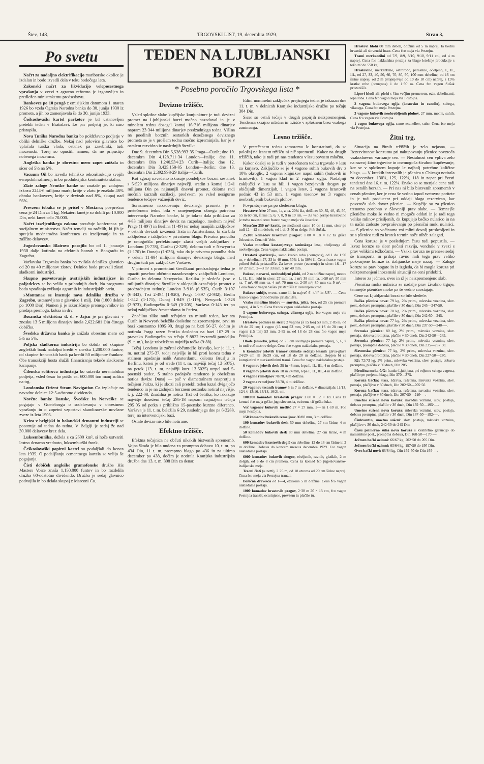Štev. 148. TRGOVSKI LIST, 19. decembra 1929. Stran 3.
Po svetu
Načrt za nadaljno elektrifikacijo mariborske okolice je izdelan in bodo izvedli dela v teku bodočega leta.
Zakonski načrt za likvidacijo veleposestnega vprašanja v zvezi z agrarno reformo je izgotovljen in predložen ministrskemu predsedstvu.
Bankovce po 10 pengö z emisijskim datumom 1. marca 1926 bo vzela Ogrska Narodna banka do 30. junija 1930 iz prometa, a jih bo zamenjavala še do 30. junija 1933.
Češkoslovaški kartel parketov je bil ustanovljen pretekli teden v Bratislavi. Le par podjetij je, ki niso pristopila.
Nova Turška Narodna banka bo poldržavno podjetje v obliki delniške družbe. Nekaj nad polovico glavnice bo vplačala turška vlada, ostanek pa zasebniki, tudi inozemski. Torej so opustili namen, da ne pripustijo nobenega inozemca.
Angleška banka je obrestno mero zopet znižala in sicer od 5½ na 5%.
Vacuum Oil bo izvedla tehniško rekonštrukcijo svojih evropskih rafinerij, in bo produkcijska kontinuiteta stalna.
Zlate zaloge Nemške banke so znašale po zadnjem izkazu 2244·6 milijona mark; kritje v zlatu je znašalo 48% obtoka bankovcev, kritje v devizah nad 8%, skupaj nad 56%.
Prevzem tobaka se je pričel v Mostaru; povprečna cena je 24 Din za 1 kg. Nekateri kmetje so dobili po 10.000 Din, neki kmet celo 70.000.
Načrt izseljeniškega zakona proučuje konferenca pri socijalnem ministrstvu. Načrt temelji na načelih, ki jih je sprejela mednarodna konferenca za izseljevanje in za zaščito delavcev.
Jugoslovansko Blairovo posojilo bo od 1. januarja 1930 dalje kotiralo na efektnih borzah v Beogradu in Zagrebu.
Varšavska Trgovska banka bo zvišala delniško glavnico od 20 na 40 milijonov zlotov. Delnice bodo prevzeli zlasti sladkorni industrijci.
Skupno posvetovanje avstrijskih industrijcev in poljedelcev se bo vršilo v prihodnjih dneh. Na programu bodo vprašanja zvišanja agrarnih in industrijskih carin.
»Montana« se imenuje nova delniška družba v Zagrebu, ustanovljena z glavnico 1 milj. Din (1000 delnic po 1000 Din). Namen ji je izkoriščanje premogovnikov in prodaja premoga, koksa in drv.
Bosanska električna d. d. v Jajcu je pri glavnici v znesku 13·5 milijona dinarjev imela 2,622.681 Din čistega dobička.
Švedska državna banka je znižala obrestno mero od 5½ na 5%.
Poljska sladkorna industrija bo dobila od skupine angleških bank nadaljni kredit v znesku 1,200.000 funtov, od skupine francoskih bank pa kredit 50 milijonov frankov. Obe transakciji bosta služili financiranju tekoče sladkorne kampanje.
Čilenska solitrova industrija bo ustavila nerentabilna podjetja, vsled česar bo prišlo ca. 600.000 ton manj solitra na trg.
Londonska Orient Steam Navigation Co izplačuje na navadne delnice 12·5-odstotno dividendo.
Novčne banke Danske, Švedske in Norveške se pogajajo v Goeteborgu o sodelovanju v obrestnem vprašanju in o zopetni vzpostavi skandinavske novčane zveze iz leta 1905.
Kriza v belgijski in holandski demantni industriji se poostruje od tedna do tedna. V Belgiji je sedaj že nad 30.000 delavcev brez dela.
Luksemburška, dežela s ca 2600 km², si hoče ustvariti lastno denarno vrednoto, luksemburški frank.
Češkoslovaški papirni kartel so podaljšali do konca leta 1935. O podaljšanju cementnega kartela se vršijo še pogajanja.
Čisti dobiček angleške gramofonske družbe His Masters Voice znaša 1,150.000 funtov in bo razdelila družba 60-odstotno dividendo. Družba je sedaj glavnico podvojila in bo delala skupaj z Marconi Co.
TEDEN NA LJUBLJANSKI BORZI
* Posebno poročilo Trgovskega lista *
Devizno tržišče.
Vsled splošne slabe kupčijske konjunkture je tudi devizni promet na Ljubljanski borzi močno nazadoval in je v minolem tednu dosegel komaj 16·716 milijona dinarjev napram 23·344 milijona dinarjev predzadnjega tedna. Višina na poedinih borznih sestankih doseženega deviznega prometa se je v prošlem tednu močno izpreminjala, kar je v ostalem razvidno iz naslednjih številk:
Dne 9. decembra Din 5,528.993·35 Praga—Curih; dne 10. decembra Din 4,128.711·34 London—Italija; dne 11. decembra Din 1,240.534·23 Curih—Italija; dne 12. decembra Din 3,425.158·85 London—Berlin; dne 13. decembra Din 2,392.998·29 Italija—Curih.
Kot zgoraj navedeno izkazuje pondeljkov borzni sestanek s 5·529 milijona dinarjev največji, sredin s komaj 1·241 milijona Din pa najmanjši dnevni promet, deloma radi močnih kurznih oscilacij, predvsem pa vsled nesigurne tendence tečajev važnejših deviz.
Sorazmerno nazadovanju deviznega prometa je v pretečenem tednu bila v omejenejšem obsegu potrebna intervencija Narodne banke, ki je tokrat dala približno za 4·83 milijona dinarjev deviz na razpolago, medtem največ Prage (1·897) in Berlina (1·49) ter nekaj manjših zaključkov v ostalih devizah izvzemši Trsta in Amsterdama, ki sta bila zaključena v izključno v privatnem blagu. Privatna ponudba je omogočila perfektuiranje zlasti večjih zaključkov v Londonu (3·778), Curihu (2·329), deloma tudi v Newyorku (1·170) in Dunaju (1·036), tako da je privatna ponudba dala v celem 11·884 milijona dinarjev deviznega blaga, med drugim tudi par zaključkov Varšave.
V primeri s prometnimi številkami predzadnjega tedna je opaziti posebno občutno nazadovanje v zaključkih Londona, Curiha in deloma Newyorka. Razlika je sledeča (vse v milijonih dinarjev; številke v oklepajih označujejo promet v predzadnjem tednu): London 3·916 (6·535), Curih 3·107 (6·343), Trst 2·494 (1·920), Praga 1·897 (2·932), Berlin 1·542 (1·171), Dunaj 1·849 (1·119), Newyork 1·328 (2·973), Budimpešta 0·649 (0·205), Varšava 0·145 ter po nekaj zaključkov Amsterdama in Pariza.
Značilno sliko nudi tečajnica za minoli teden, ker sta Curih in Newyork beležila dosledno neizpremenjeno, prvi na bazi konstantno 1095·90, drugi pa na bazi 56·27, dočim je notirala Praga razen četrtka dosledno na bazi 167·29 in pravtako Budimpešta po tečaju 9·8822 izvzemši pondeljka (9. t. m.), ko je zabeležena najnižja točka (9·88).
Tečaj Londona je začrtal občutnejšo krivuljo, ker je 11. t. m. notiral 275·37, tedaj najvišje in bil proti koncu tedna v stalnem opadanju nalik Amsterdamu, deloma Bruslju in Berlinu, kateri je od srede (11 t. m. najvišji tečaj 13·5075), na petek (13. t. m. najnižji kurz 13·5025) utrpel nad 5-poenski padec. S stalno padajočo tendenco je obeležena notica devize Dunaj — pač v diametralnem nasprotju s tečajem Pariza, ki je skozi celi pretekli teden kazal dvigajočo tendenco in je na zadnjem borznem sestanku notiral najvišje, t. j. 222·08. Značilna je notica Trst od četrtka, ko izkazuje najvišje doseženi tečaj 295·18 napram najnižjem tečaju 295·05 od petka s približno 15-poensko kurzno diferenco. Varšava je 11. t. m. beležila 6·29, naslednjega dne pa 6·3288, torej na intervencijski bazi.
Ostale devize niso bile notirane.
Efektno tržišče.
Efektna tečajnica ne občuti nikakih bistvenih sprememb. Vojna škoda je bila nudena za promptno dobavo 10. t. m. po 434 Din, 11 t. m. promptno blago po 436 in za ultimo december po 438, dočim je notirala Kranjska industrijska družba dne 13. t. m. 308 Din za denar.
Edini nominelni zaključek prejšnjega tedna je izkazan dne 11. t. m. v delnicah Kranjske industrijske družbe po tečaju 304 Din.
Sicer so ostali tečaji v drugih papirjih neizpremenjeni. Tendenca skrajno mlačna in tržišče v splošnem brez vsakega zanimanja.
Lesno tržišče.
V pretečenem tednu zamoremo le konstatirati, da se položaj na lesnem tržišču ni nič spremenil. Kakor na drugih tržiščih, tako je tudi pri nas tendenca v lesu povsem mlačna.
Kakor doslej se je tudi v pretečenem tednu trgovalo v lesu za kurjavo. Zaključilo se je 4 vagone suhih bukovih drv z 10% okroglic, 2 vagona krajnikov napol suhih (bukovih in hrastovih), 1 vagon klad in 2 vagona oglja. Nadaljnji zaključki v lesu so bili 1 vagon brzojavnih drogov po običajnih dimenzijah, 1 vagon letev, 2 vagona hrastovih podnic 43 in 53 mm, 1 vagon tesonov ter 3 vagone neobrobljenih bukovih plohov.
Povprašuje se pa po sledečem blagu:
Hrastove frize 27 mm, Ia, z ca. 20% IIa, dolžine: 30, 35, 40, 45, 50, 55 in 60 cm, širine: 5, 6, 7, 8, 9 in 10 cm. — Za vso gornjo hrastovino je treba navesti ceno franco vagon meja via Jesenice.
Mesečno 250 m³ kratic, po možnosti samo 10 do 11 mm, sicer pa tudi 12—13 cm debele, od 1 do 3·50 m dolge. Fob Sušak.
25.000 komadov hrastovih pragov: 1·80 × 18 × 12 za grške železnice. Cena cif Volo.
Vsako množino kostanjevega taninskega lesa, obeljenega ali neobeljenega. Cena vagon nakladalna postaja.
Hrastovi »parizerji«, samo kratko robo (courçons), od 1 do 1·90 m, v debelinah 27, 33 in 40 mm, 50% I. in 50% II. Cena franco vagon prihod Sušak pristanišče. Za izvoz prosto (uverenje) in sicer: 16—17 m³ 27 mm, 2—3 m³ 33 mm, 5 m³ 40 mm.
Bukovi, naravni, neobrobljeni plohi, od 2 m dolžine naprej, monte I., II., III., suhi in sicer: 27 mm ca. 1 m³, 38 mm ca. 1·50 m³, 50 mm ca. 7 m³, 60 mm ca. 4 m³, 70 mm ca. 2·50 m³, 80 mm ca. 9 m³. — Cena franco vagon Sušak pristanišče z uverenjem vred.
Bukove subije, event. samo II. in največ 6′ 4/4″ in 3/3″. — Cena franco vagon prihod Sušak pristanišče.
Vsako množino hlodov — smreka, jelka, bor, od 25 cm premera naprej, 4 in 5 m. Cena franco vagon nakladalna postaja.
3 vagone bukovega, suhega, vilanega oglja, fco vagon meja via Postojna.
Hrastove podnice in sicer: 2 vagona (à 15 ton) 53 mm, 2·85 m, od 19 do 25 cm; 1 vagon (15 ton) 53 mm, 2·85 m, od 16 do 28 cm; 1 vagon (15 ton) 53 mm, 2·85 m, od 18 do 28 cm; fco vagon meja Postojna.
Hlode (smreka, jelka) od 25 cm srednjega premera naprej, 5, 6, 7 in tudi več metrov dolge. Cena fco vagon nakladalna postaja.
6 komadov jelovih tramov (zimske sečnje) tesanih glava-glava 24/29 cm ali 26/29 cm, od 18 do 20 m dolžine. Dopjon bi se kompletiral z merkantilnimi trami. Cena fco vagon nakladalna postaja.
6 vagonov jelovih desk 38 in 48 mm, lepa I., II., III., 4 m dolžine.
8 vagonov jelovih desk 18 in 24 mm, lepa I., II., III., 4 m dolžine.
4 vagone remeljnov 78/78, 4 m dolžine.
2 vagona remeljnov 38/78, 4 m dolžine.
20 vagonov tesanih tramov 5 in 7 m dolžine, v dimenzijah: 11/13, 12/14, 13/16, 16/18, 16/21 cm.
100.000 komadov hrastovih pragov 1·80 × 12 × 18. Cena za komad fco meja grško-jugoslovanska, oziroma cif grška luka.
Več vagonov bukovih metlišč 27 × 27 mm, 1— in 1·10 m. Fco meja Postojna.
150 komadov bukovih remeljnov 80/80 mm, 3 m dolžine.
100 komadov bukovih desk 50 mm debeline, 27 cm širine, 4 m dolžine.
50 komadov bukovih desk 80 mm debeline, 27 cm širine, 4 m dolžine.
600 komadov hrastovih dog 9 cm debeline, 12 do 18 cm širine in 2 m dolžine. Dobava do koncem meseca decembra 1929. Fco vagon nakladalna postaja.
6000 komadov bukovih drogov, obeljenih, ravnih, gladkih, 2 m dolgih, od 6 do 8 cm premera. Cena za komad fco jugoslovansko-italijanska meja.
Tesoni čisti (= netti), 2·25 m, od 18 otroma od 20 cm širine naprej. Cena fco meja via Postojna tranzit.
Božična drevesca od 1—4, oziroma 5 m dolžine. Cena fco vagon nakladalna postaja.
1000 komadov hrastovih pragov, 2·30 m 20 × 13 cm, fco vagon Postojna tranzit, ocarinjeno, prevzem in plačilo tu.
Hrastovi hlohi 80 mm debeli, dolžina od 5 m naprej, Ia bodisi hrvatski ali slovenski hrast. Cena fco meja via Postojna.
Trami merkantilni od 7/9, 8/9, 8/10, 9/10, 9/11 col, od 4 m naprej. Cena fco nakladalna postaja za blago letošnje produkcije s težo m³ do 550 kg.
Hrastovino, merkantilno, ostrorobo, paralelno, očeljeno, I., II., III., od 27, 33, 40, 50, 60, 70, 80, 90, 100 mm debeline, od 13 cm širine naprej, od 2 m (stopnjevaje od 10 do 10 cm) naprej, s 15% kratke robe (courçons) 1 do 1·90 m. Cena fco vagon Sušak pristanišče.
Lipovi hlodi ali plohi s čim večjim premerom, ozir. debelinami, lepa roba. Cena fco vagon meja via Postojna.
2 vagona bukovega oglja (kosovsko in canello), suhega, vilanega. Cena fco meja Postojna.
3 vagone bukovih neobrobljenih plohov, 27 mm, monte, suhih. Cena fco vagon via Postojna.
1 vagon bukovega oglja, samo »canello«, suho. Cena fco meja via Postojna.
Žitni trg.
Situacija na žitnih tržiščih je zelo nejasna. — Rezerviranost konzuma pri nakupovanju pšenice povzroča vsakodnevno variranje cen. — Nestalnost cen vpliva zelo na razvoj žitne trgovine in onemogoča živahno kupčevanje, ker se v splošnem kupuje le najbolj potrebne količine blaga. — V kratkih intervalih je pšenica v Chicagu notirala za december: 130¾, 125, 122¾, 118 in zopet pri čvrsti tendenci dne 16. t. m. 122⅛. Enako so se menjale cene tudi na ostalih borzah. — Pri nas ni bilo bistvenih sprememb v cenah pšenice, ker je cena še vedno izpod svetovne paritete in je tudi producent pri oddaji blaga rezerviran, kar povzroča slab dovoz pšenice. — Kupčije so za pšenico trenotno posebno v Sloveniji prav slabe. — Temnejše pšenične moke še vedno ni mogoče oddati in je radi tega veliko mlinov prisiljenih, da kupujejo bačko nularico in na ta način zadoste povpraševanju po pšenični moki nularici. — S pšenico so večinoma vsi mlini dovolj preskrbljeni in se s pšenico tudi za kratek termin noče nihče zalagati.
Cena koruze je v poslednjem času tudi popustila. — Izvoz koruze se sicer počasi razvija, vendarle v zvezi s prav velikimi težkočami. — Vsaka koruza ne prenese sedaj še transporta in prihaja ravno radi tega prav veliko pokvarjene koruze iz italijanske meje nazaj. — Zaloge koruze so prav bogate in iz izgleda, da bi mogla koruza pri neizpremenjeni inozemski situaciji na ceni pridobiti.
Interes za ječmen, oves in rž je neizpremenjeno slab.
Pšenična moka nularica se nadalje prav živahno trguje, temnejše pšenične moke pa še vedno zaostajajo.
Cene na Ljubljanski borzi so bile sledeče:
Bačka pšenica nova: 79 kg, 2% prim., mlevska voznina, slov. post., dobava promptna, plačilo v 30 dneh, Din 245—247·50.
Bačka pšenica nova: 78 kg, 2% prim., mlevska voznina, slov. post., dobava promptna, plačilo v 30 dneh, Din 242·50—245.
Bačka pšenica nova: 77 kg, 2% prim., mlevska voznina, slov. post., dobava promptna, plačilo v 30 dneh, Din 237·50—240·—.
Sremska pšenica: 80 kg, 2% prim., mlevska voznina, slov. postaja, dobava promptna, plačilo v 30 dneh, Din 242·50—245.
Sremska pšenica: 77 kg, 2% prim., mlevska voznina, slov. postaja, promptna dobava, plačilo v 30 dneh, Din 235—237·50.
Slavonska pšenica: 77 kg, 2% prim., mlevska voznina, slov. postaja, dobava promptna, plačilo v 30 dneh, Din 227·50—230.
Rž: 72/73 kg, 2% prim., mlevska voznina, slov. postaja, dobava promptna, plačilo v 30 dneh, Din 205.
Pšenična moka 0/G: franko Ljubljana, pri odjemu celega vagona, plačilo po prejemu blaga, Din 370—375.
Koruza bačka: stara, zdrava, rešetana, mlevska voznina, slov. postaja, plačljivo v 30 dneh, Din 202·50—205·50.
Koruza bačka: stara, zdrava, rešetana, navadna voznina, slov. postaja, plačljivo v 30 dneh, Din 207·50—210·—.
Umetno sušena nova koruza: navadna voznina, slov. postaja, dobava promptna, plačilo v 30 dneh, Din 192·50—195·—.
Umetno sušena nova koruza: mlevska voznina, slov. postaja, dobava promptna, plačilo v 30 dneh, Din 187·50—192·—.
Činkvantin, umetno sušeni: slov. postaja, mlevska voznina, plačljivo v 30 dneh, 242·50 do 245 Din.
Času primerno suha nova koruza s kvalitetno garancijo do namembne post., promptna dobava, Din 168·50—170·—.
Ječmen bački ozimni: 66/67 kg: 202·50 do 205 Din.
Ječmen bački ozimni: 63/64 kg, 187·50 do 190 Din.
Oves bački novi: 63/64 kg, Din 192·50 do Din 195·—.